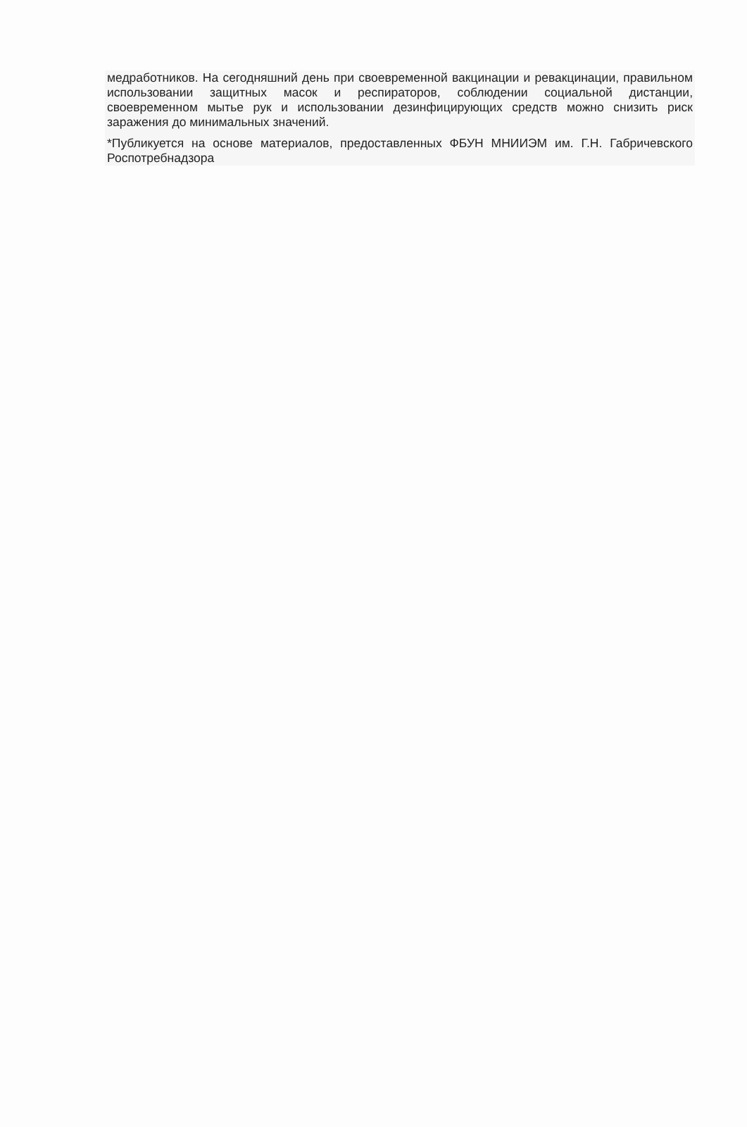медработников. На сегодняшний день при своевременной вакцинации и ревакцинации, правильном использовании защитных масок и респираторов, соблюдении социальной дистанции, своевременном мытье рук и использовании дезинфицирующих средств можно снизить риск заражения до минимальных значений.
*Публикуется на основе материалов, предоставленных ФБУН МНИИЭМ им. Г.Н. Габричевского Роспотребнадзора